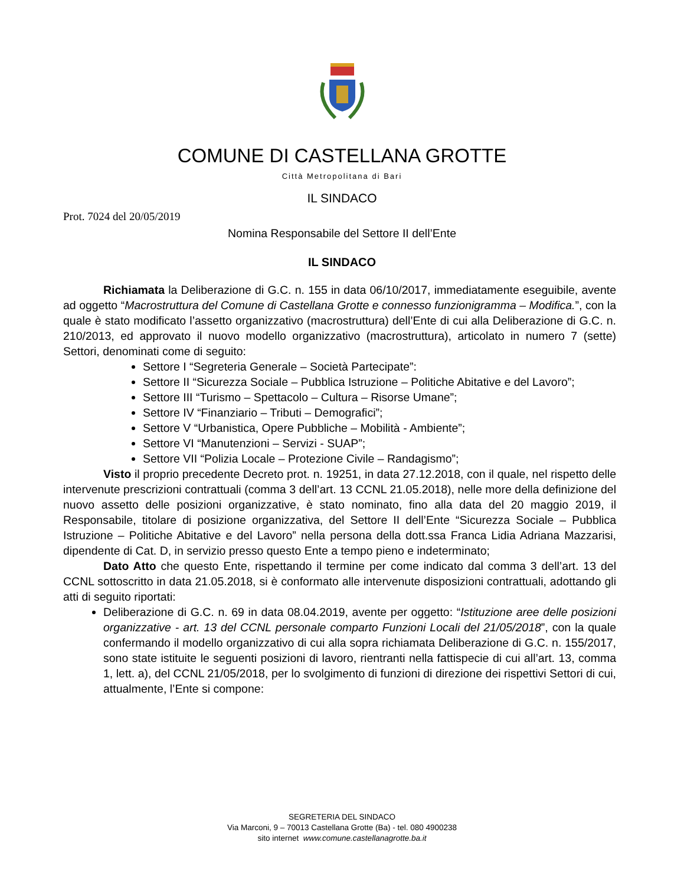COMUNE DI CASTELLANA GROTTE
Città Metropolitana di Bari
IL SINDACO
Prot. 7024 del 20/05/2019
Nomina Responsabile del Settore II dell’Ente
IL SINDACO
Richiamata la Deliberazione di G.C. n. 155 in data 06/10/2017, immediatamente eseguibile, avente ad oggetto “Macrostruttura del Comune di Castellana Grotte e connesso funzionigramma – Modifica.”, con la quale è stato modificato l’assetto organizzativo (macrostruttura) dell’Ente di cui alla Deliberazione di G.C. n. 210/2013, ed approvato il nuovo modello organizzativo (macrostruttura), articolato in numero 7 (sette) Settori, denominati come di seguito:
Settore I “Segreteria Generale – Società Partecipate”:
Settore II “Sicurezza Sociale – Pubblica Istruzione – Politiche Abitative e del Lavoro”;
Settore III “Turismo – Spettacolo – Cultura – Risorse Umane”;
Settore IV “Finanziario – Tributi – Demografici”;
Settore V “Urbanistica, Opere Pubbliche – Mobilità - Ambiente”;
Settore VI “Manutenzioni – Servizi - SUAP”;
Settore VII “Polizia Locale – Protezione Civile – Randagismo”;
Visto il proprio precedente Decreto prot. n. 19251, in data 27.12.2018, con il quale, nel rispetto delle intervenute prescrizioni contrattuali (comma 3 dell’art. 13 CCNL 21.05.2018), nelle more della definizione del nuovo assetto delle posizioni organizzative, è stato nominato, fino alla data del 20 maggio 2019, il Responsabile, titolare di posizione organizzativa, del Settore II dell’Ente “Sicurezza Sociale – Pubblica Istruzione – Politiche Abitative e del Lavoro” nella persona della dott.ssa Franca Lidia Adriana Mazzarisi, dipendente di Cat. D, in servizio presso questo Ente a tempo pieno e indeterminato;
Dato Atto che questo Ente, rispettando il termine per come indicato dal comma 3 dell’art. 13 del CCNL sottoscritto in data 21.05.2018, si è conformato alle intervenute disposizioni contrattuali, adottando gli atti di seguito riportati:
Deliberazione di G.C. n. 69 in data 08.04.2019, avente per oggetto: “Istituzione aree delle posizioni organizzative - art. 13 del CCNL personale comparto Funzioni Locali del 21/05/2018”, con la quale confermando il modello organizzativo di cui alla sopra richiamata Deliberazione di G.C. n. 155/2017, sono state istituite le seguenti posizioni di lavoro, rientranti nella fattispecie di cui all’art. 13, comma 1, lett. a), del CCNL 21/05/2018, per lo svolgimento di funzioni di direzione dei rispettivi Settori di cui, attualmente, l’Ente si compone:
SEGRETERIA DEL SINDACO
Via Marconi, 9 – 70013 Castellana Grotte (Ba) - tel. 080 4900238
sito internet www.comune.castellanagrotte.ba.it